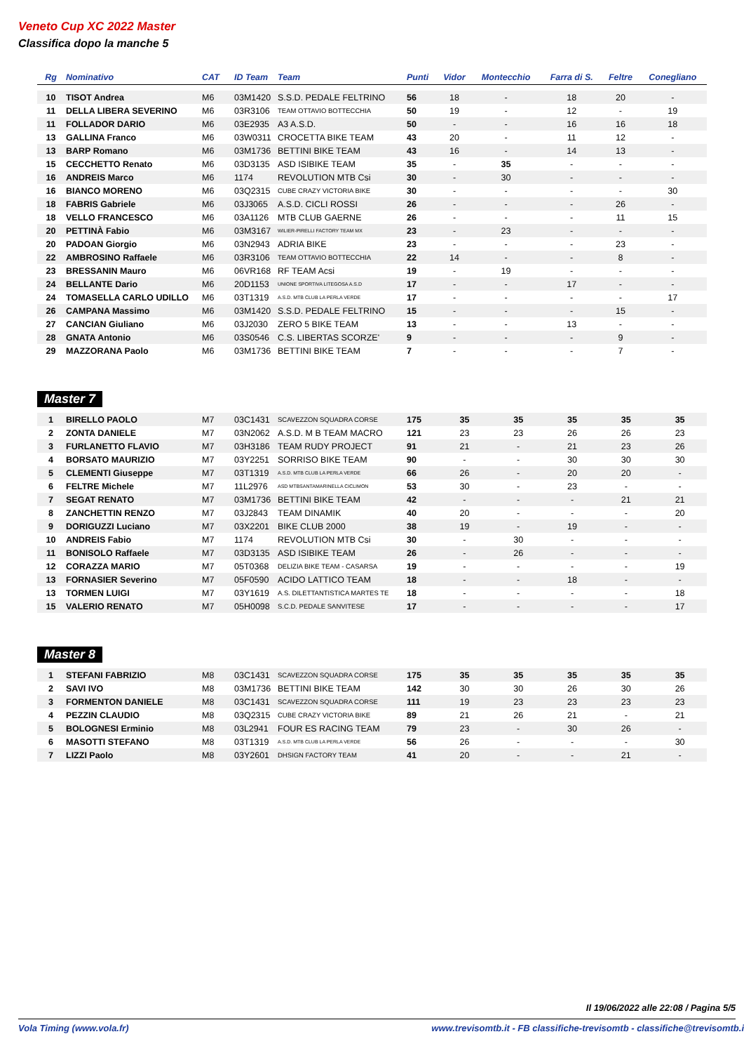Veneto Cup XC 2022 Master
Classifica dopo la manche 5
| Rg | Nominativo | CAT | ID Team | Team | Punti | Vidor | Montecchio | Farra di S. | Feltre | Conegliano |
| --- | --- | --- | --- | --- | --- | --- | --- | --- | --- | --- |
| 10 | TISOT Andrea | M6 | 03M1420 | S.S.D. PEDALE FELTRINO | 56 | 18 | - | 18 | 20 | - |
| 11 | DELLA LIBERA SEVERINO | M6 | 03R3106 | TEAM OTTAVIO BOTTECCHIA | 50 | 19 | - | 12 | - | 19 |
| 11 | FOLLADOR DARIO | M6 | 03E2935 | A3 A.S.D. | 50 | - | - | 16 | 16 | 18 |
| 13 | GALLINA Franco | M6 | 03W0311 | CROCETTA BIKE TEAM | 43 | 20 | - | 11 | 12 | - |
| 13 | BARP Romano | M6 | 03M1736 | BETTINI BIKE TEAM | 43 | 16 | - | 14 | 13 | - |
| 15 | CECCHETTO Renato | M6 | 03D3135 | ASD ISIBIKE TEAM | 35 | - | 35 | - | - | - |
| 16 | ANDREIS Marco | M6 | 1174 | REVOLUTION MTB Csi | 30 | - | 30 | - | - | - |
| 16 | BIANCO MORENO | M6 | 03Q2315 | CUBE CRAZY VICTORIA BIKE | 30 | - | - | - | - | 30 |
| 18 | FABRIS Gabriele | M6 | 03J3065 | A.S.D. CICLI ROSSI | 26 | - | - | - | 26 | - |
| 18 | VELLO FRANCESCO | M6 | 03A1126 | MTB CLUB GAERNE | 26 | - | - | - | 11 | 15 |
| 20 | PETTINÀ Fabio | M6 | 03M3167 | WILIER-PIRELLI FACTORY TEAM MX | 23 | - | 23 | - | - | - |
| 20 | PADOAN Giorgio | M6 | 03N2943 | ADRIA BIKE | 23 | - | - | - | 23 | - |
| 22 | AMBROSINO Raffaele | M6 | 03R3106 | TEAM OTTAVIO BOTTECCHIA | 22 | 14 | - | - | 8 | - |
| 23 | BRESSANIN Mauro | M6 | 06VR168 | RF TEAM Acsi | 19 | - | 19 | - | - | - |
| 24 | BELLANTE Dario | M6 | 20D1153 | UNIONE SPORTIVA LITEGOSA A.S.D | 17 | - | - | 17 | - | - |
| 24 | TOMASELLA CARLO UDILLO | M6 | 03T1319 | A.S.D. MTB CLUB LA PERLA VERDE | 17 | - | - | - | - | 17 |
| 26 | CAMPANA Massimo | M6 | 03M1420 | S.S.D. PEDALE FELTRINO | 15 | - | - | - | 15 | - |
| 27 | CANCIAN Giuliano | M6 | 03J2030 | ZERO 5 BIKE TEAM | 13 | - | - | 13 | - | - |
| 28 | GNATA Antonio | M6 | 03S0546 | C.S. LIBERTAS SCORZE' | 9 | - | - | - | 9 | - |
| 29 | MAZZORANA Paolo | M6 | 03M1736 | BETTINI BIKE TEAM | 7 | - | - | - | 7 | - |
Master 7
| 1 | BIRELLO PAOLO | M7 | 03C1431 | SCAVEZZON SQUADRA CORSE | 175 | 35 | 35 | 35 | 35 | 35 |
| 2 | ZONTA DANIELE | M7 | 03N2062 | A.S.D. M B TEAM MACRO | 121 | 23 | 23 | 26 | 26 | 23 |
| 3 | FURLANETTO FLAVIO | M7 | 03H3186 | TEAM RUDY PROJECT | 91 | 21 | - | 21 | 23 | 26 |
| 4 | BORSATO MAURIZIO | M7 | 03Y2251 | SORRISO BIKE TEAM | 90 | - | - | 30 | 30 | 30 |
| 5 | CLEMENTI Giuseppe | M7 | 03T1319 | A.S.D. MTB CLUB LA PERLA VERDE | 66 | 26 | - | 20 | 20 | - |
| 6 | FELTRE Michele | M7 | 11L2976 | ASD MTBSANTAMARINELLA CICLIMON | 53 | 30 | - | 23 | - | - |
| 7 | SEGAT RENATO | M7 | 03M1736 | BETTINI BIKE TEAM | 42 | - | - | - | 21 | 21 |
| 8 | ZANCHETTIN RENZO | M7 | 03J2843 | TEAM DINAMIK | 40 | 20 | - | - | - | 20 |
| 9 | DORIGUZZI Luciano | M7 | 03X2201 | BIKE CLUB 2000 | 38 | 19 | - | 19 | - | - |
| 10 | ANDREIS Fabio | M7 | 1174 | REVOLUTION MTB Csi | 30 | - | 30 | - | - | - |
| 11 | BONISOLO Raffaele | M7 | 03D3135 | ASD ISIBIKE TEAM | 26 | - | 26 | - | - | - |
| 12 | CORAZZA MARIO | M7 | 05T0368 | DELIZIA BIKE TEAM - CASARSA | 19 | - | - | - | - | 19 |
| 13 | FORNASIER Severino | M7 | 05F0590 | ACIDO LATTICO TEAM | 18 | - | - | 18 | - | - |
| 13 | TORMEN LUIGI | M7 | 03Y1619 | A.S. DILETTANTISTICA MARTES TE | 18 | - | - | - | - | 18 |
| 15 | VALERIO RENATO | M7 | 05H0098 | S.C.D. PEDALE SANVITESE | 17 | - | - | - | - | 17 |
Master 8
| 1 | STEFANI FABRIZIO | M8 | 03C1431 | SCAVEZZON SQUADRA CORSE | 175 | 35 | 35 | 35 | 35 | 35 |
| 2 | SAVI IVO | M8 | 03M1736 | BETTINI BIKE TEAM | 142 | 30 | 30 | 26 | 30 | 26 |
| 3 | FORMENTON DANIELE | M8 | 03C1431 | SCAVEZZON SQUADRA CORSE | 111 | 19 | 23 | 23 | 23 | 23 |
| 4 | PEZZIN CLAUDIO | M8 | 03Q2315 | CUBE CRAZY VICTORIA BIKE | 89 | 21 | 26 | 21 | - | 21 |
| 5 | BOLOGNESI Erminio | M8 | 03L2941 | FOUR ES RACING TEAM | 79 | 23 | - | 30 | 26 | - |
| 6 | MASOTTI STEFANO | M8 | 03T1319 | A.S.D. MTB CLUB LA PERLA VERDE | 56 | 26 | - | - | - | 30 |
| 7 | LIZZI Paolo | M8 | 03Y2601 | DHSIGN FACTORY TEAM | 41 | 20 | - | - | 21 | - |
Il 19/06/2022 alle 22:08 / Pagina 5/5
Vola Timing (www.vola.fr) www.trevisomtb.it - FB classifiche-trevisomtb - classifiche@trevisomtb.i